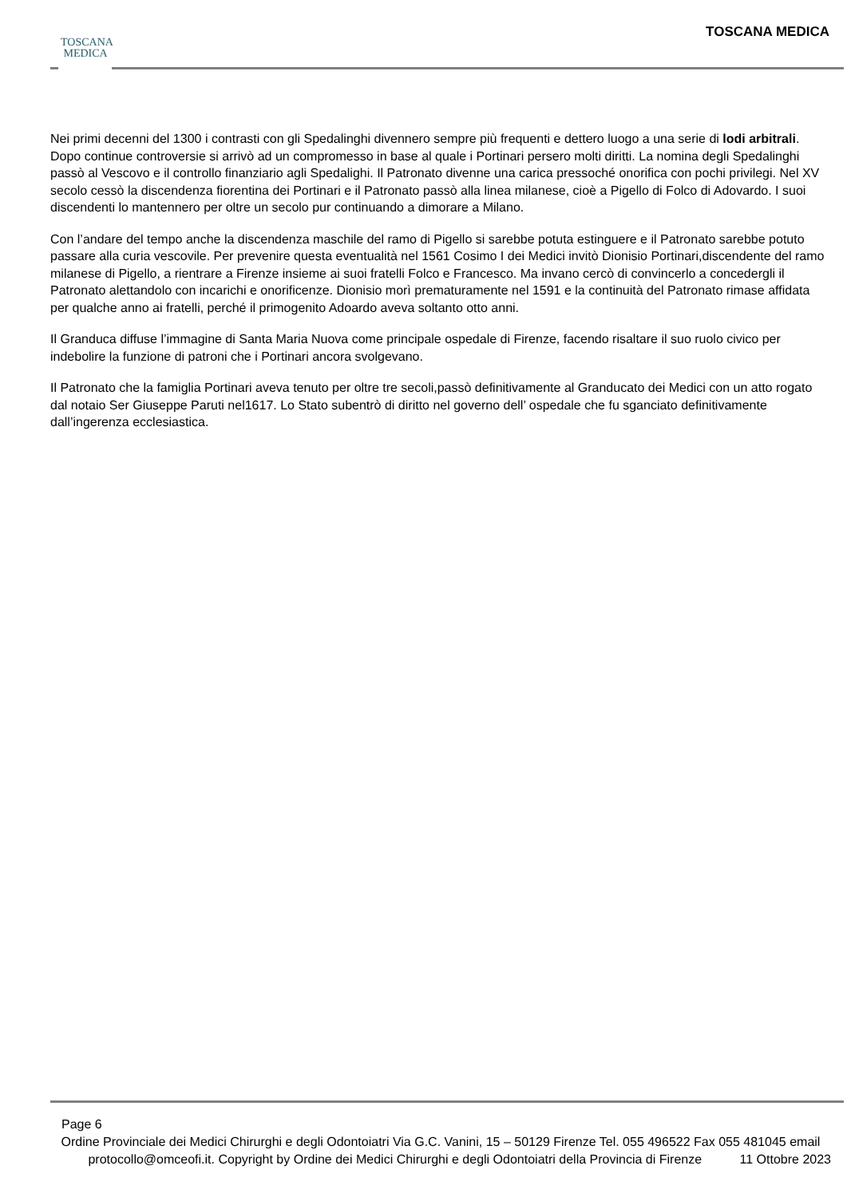TOSCANA
MEDICA
TOSCANA MEDICA
Nei primi decenni del 1300 i contrasti con gli Spedalinghi divennero sempre più frequenti e dettero luogo a una serie di lodi arbitrali. Dopo continue controversie si arrivò ad un compromesso in base al quale i Portinari persero molti diritti. La nomina degli Spedalinghi passò al Vescovo e il controllo finanziario agli Spedalighi. Il Patronato divenne una carica pressoché onorifica con pochi privilegi. Nel XV secolo cessò la discendenza fiorentina dei Portinari e il Patronato passò alla linea milanese, cioè a Pigello di Folco di Adovardo. I suoi discendenti lo mantennero per oltre un secolo pur continuando a dimorare a Milano.
Con l’andare del tempo anche la discendenza maschile del ramo di Pigello si sarebbe potuta estinguere e il Patronato sarebbe potuto passare alla curia vescovile. Per prevenire questa eventualità nel 1561 Cosimo I dei Medici invitò Dionisio Portinari,discendente del ramo milanese di Pigello, a rientrare a Firenze insieme ai suoi fratelli Folco e Francesco. Ma invano cercò di convincerlo a concedergli il Patronato alettandolo con incarichi e onorificenze. Dionisio morì prematuramente nel 1591 e la continuità del Patronato rimase affidata per qualche anno ai fratelli, perché il primogenito Adoardo aveva soltanto otto anni.
Il Granduca diffuse l’immagine di Santa Maria Nuova come principale ospedale di Firenze, facendo risaltare il suo ruolo civico per indebolire la funzione di patroni che i Portinari ancora svolgevano.
Il Patronato che la famiglia Portinari aveva tenuto per oltre tre secoli,passò definitivamente al Granducato dei Medici con un atto rogato dal notaio Ser Giuseppe Paruti nel1617. Lo Stato subentrò di diritto nel governo dell’ ospedale che fu sganciato definitivamente dall’ingerenza ecclesiastica.
Page 6
Ordine Provinciale dei Medici Chirurghi e degli Odontoiatri Via G.C. Vanini, 15 – 50129 Firenze Tel. 055 496522 Fax 055 481045 email protocollo@omceofi.it. Copyright by Ordine dei Medici Chirurghi e degli Odontoiatri della Provincia di Firenze 11 Ottobre 2023